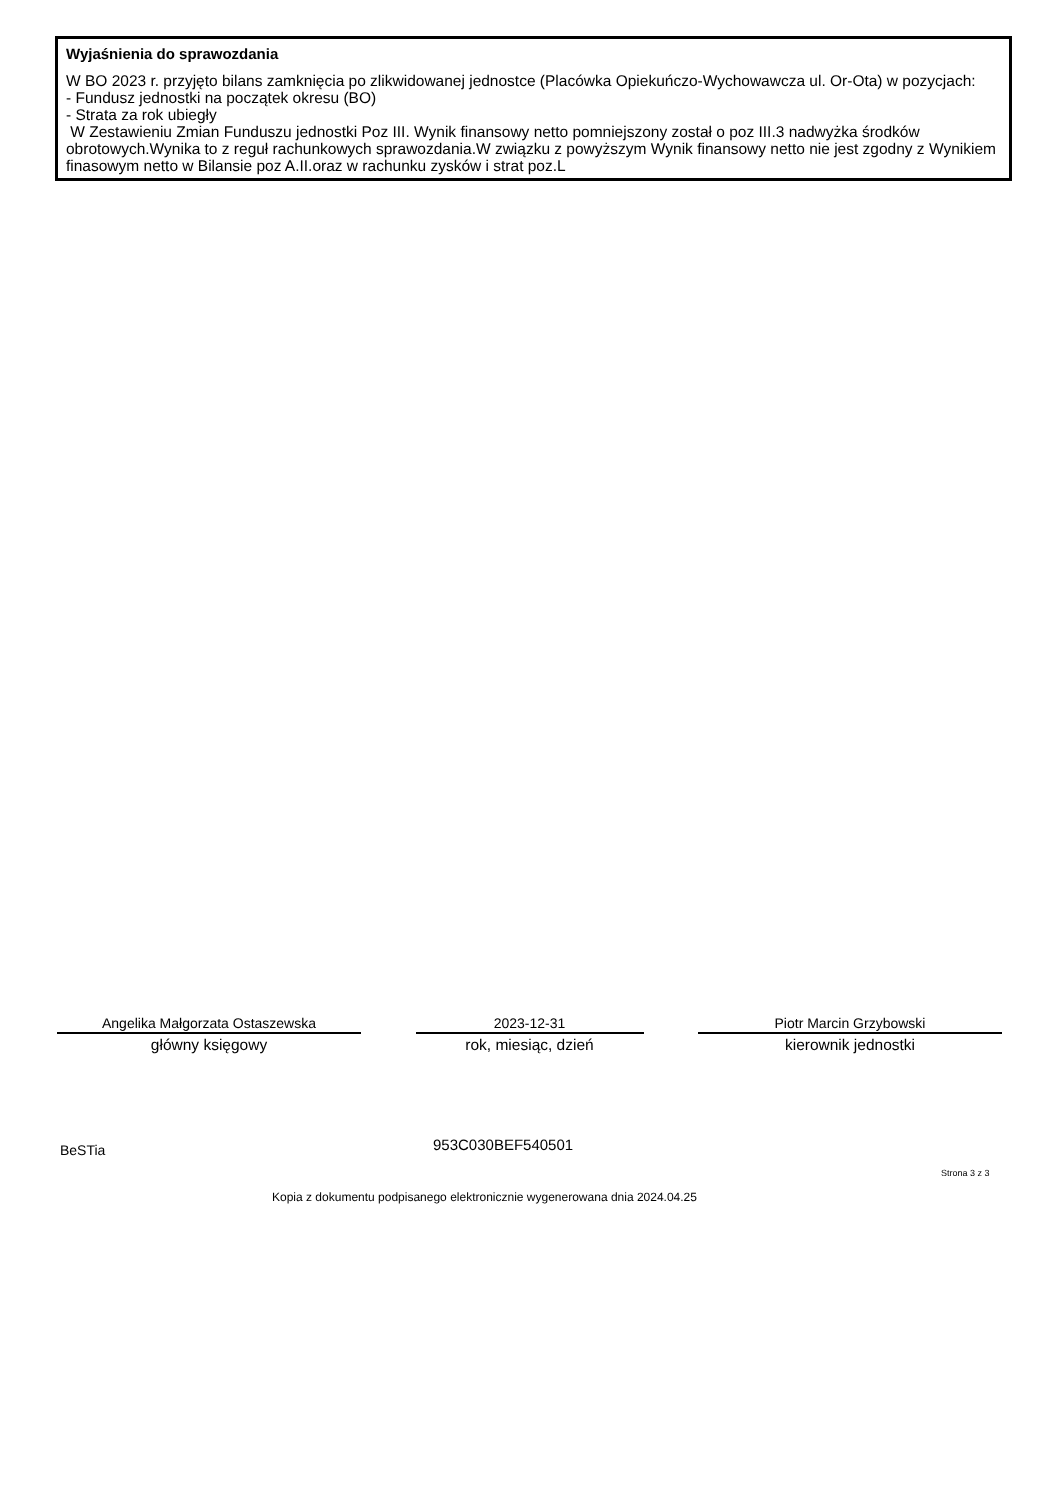Wyjaśnienia do sprawozdania
W BO 2023 r. przyjęto bilans zamknięcia po zlikwidowanej jednostce (Placówka Opiekuńczo-Wychowawcza ul. Or-Ota) w pozycjach:
- Fundusz jednostki na początek okresu (BO)
- Strata za rok ubiegły
W Zestawieniu Zmian Funduszu jednostki Poz III. Wynik finansowy netto pomniejszony został o poz III.3 nadwyżka środków obrotowych.Wynika to z reguł rachunkowych sprawozdania.W związku z powyższym Wynik finansowy netto nie jest zgodny z Wynikiem finasowym netto w Bilansie poz A.II.oraz w rachunku zysków i strat poz.L
Angelika Małgorzata Ostaszewska
główny księgowy
2023-12-31
rok, miesiąc, dzień
Piotr Marcin Grzybowski
kierownik jednostki
BeSTia 953C030BEF540501
Strona 3 z 3
Kopia z dokumentu podpisanego elektronicznie wygenerowana dnia 2024.04.25